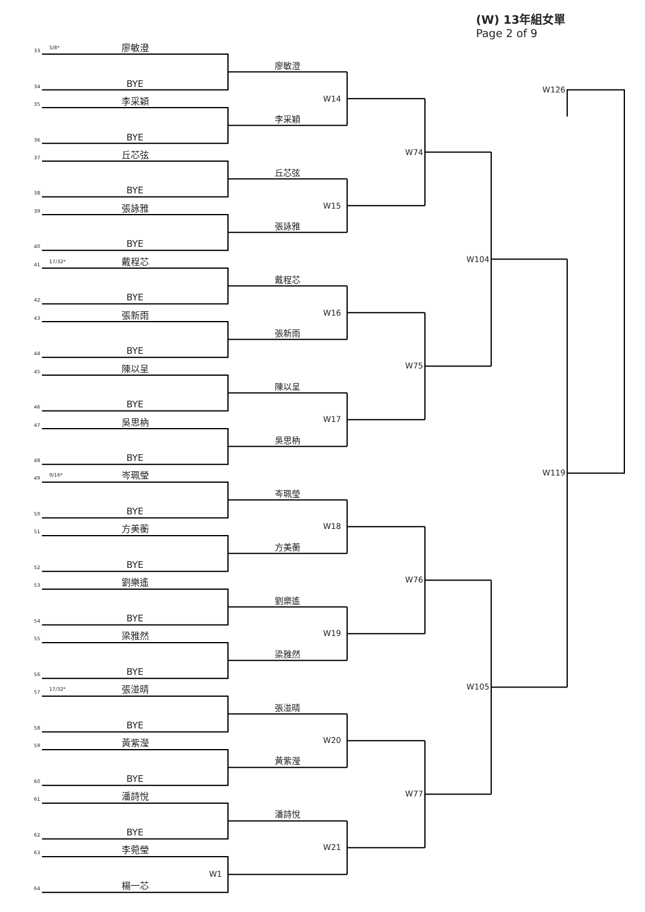(W) 13年組女單
Page 2 of 9
33
5/8*
廖敏澄
廖敏澄
34
BYE
W14
35
李采穎
李采穎
36
BYE
W74
37
丘芯弦
丘芯弦
38
BYE
W15
39
張詠雅
張詠雅
40
BYE
W104
41
17/32*
戴程芯
戴程芯
42
BYE
W16
43
張新雨
張新雨
44
BYE
W75
45
陳以呈
陳以呈
46
BYE
W17
47
吳思枘
吳思枘
48
BYE
W126
W119
49
9/16*
岑珮瑩
岑珮瑩
50
BYE
W18
51
方美蘅
方美蘅
52
BYE
W76
53
劉樂遙
劉樂遙
54
BYE
W19
55
梁雅然
梁雅然
56
BYE
W105
57
17/32*
張湴晴
張湴晴
58
BYE
W20
59
黃紫瀅
黃紫瀅
60
BYE
W77
61
潘詩悅
潘詩悅
62
BYE
W21
63
李菀瑩
W1
64
楊一芯